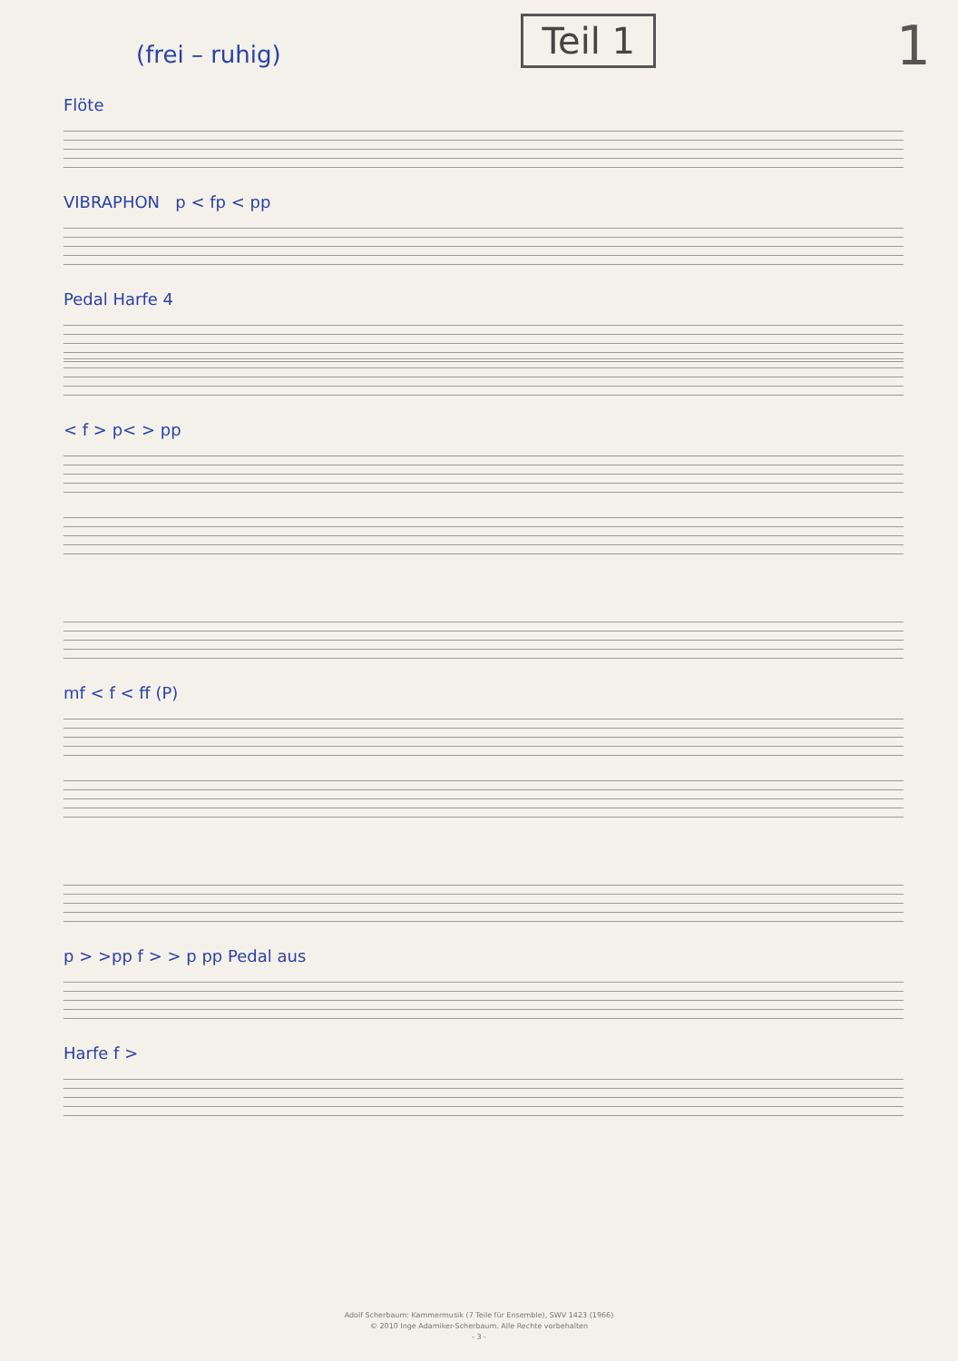(frei – ruhig)
Teil 1
1
Flöte
VIBRAPHON p < fp < pp
Pedal Harfe 4
< f > p< > pp
mf < f < ff (P)
p > >pp f > > p pp Pedal aus
Harfe f >
Adolf Scherbaum: Kammermusik (7 Teile für Ensemble), SWV 1423 (1966)
© 2010 Inge Adamiker-Scherbaum. Alle Rechte vorbehalten
- 3 -